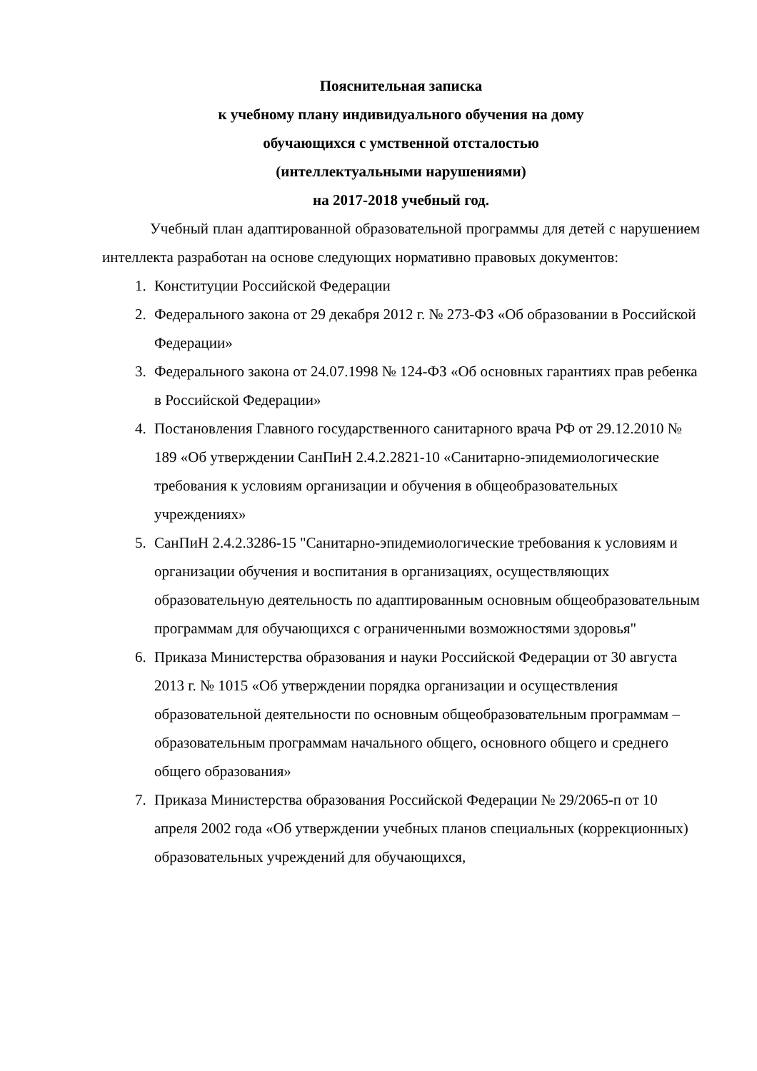Пояснительная записка
к учебному плану индивидуального обучения на дому
обучающихся с умственной отсталостью
(интеллектуальными нарушениями)
на 2017-2018 учебный год.
Учебный план адаптированной образовательной программы для детей с нарушением интеллекта разработан на основе следующих нормативно правовых документов:
1. Конституции Российской Федерации
2. Федерального закона от 29 декабря 2012 г. № 273-ФЗ «Об образовании в Российской Федерации»
3. Федерального закона от 24.07.1998 № 124-ФЗ «Об основных гарантиях прав ребенка в Российской Федерации»
4. Постановления Главного государственного санитарного врача РФ от 29.12.2010 № 189 «Об утверждении СанПиН 2.4.2.2821-10 «Санитарно-эпидемиологические требования к условиям организации и обучения в общеобразовательных учреждениях»
5. СанПиН 2.4.2.3286-15 "Санитарно-эпидемиологические требования к условиям и организации обучения и воспитания в организациях, осуществляющих образовательную деятельность по адаптированным основным общеобразовательным программам для обучающихся с ограниченными возможностями здоровья"
6. Приказа Министерства образования и науки Российской Федерации от 30 августа 2013 г. № 1015 «Об утверждении порядка организации и осуществления образовательной деятельности по основным общеобразовательным программам – образовательным программам начального общего, основного общего и среднего общего образования»
7. Приказа Министерства образования Российской Федерации № 29/2065-п от 10 апреля 2002 года «Об утверждении учебных планов специальных (коррекционных) образовательных учреждений для обучающихся,